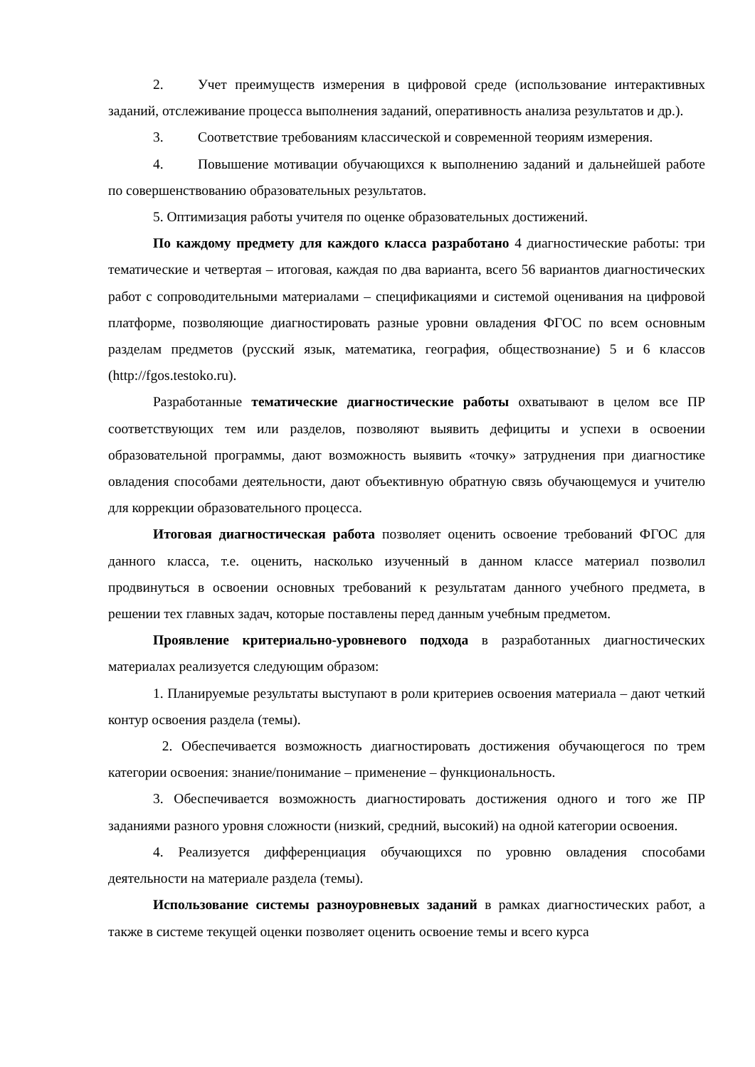2. Учет преимуществ измерения в цифровой среде (использование интерактивных заданий, отслеживание процесса выполнения заданий, оперативность анализа результатов и др.).
3. Соответствие требованиям классической и современной теориям измерения.
4. Повышение мотивации обучающихся к выполнению заданий и дальнейшей работе по совершенствованию образовательных результатов.
5. Оптимизация работы учителя по оценке образовательных достижений.
По каждому предмету для каждого класса разработано 4 диагностические работы: три тематические и четвертая – итоговая, каждая по два варианта, всего 56 вариантов диагностических работ с сопроводительными материалами – спецификациями и системой оценивания на цифровой платформе, позволяющие диагностировать разные уровни овладения ФГОС по всем основным разделам предметов (русский язык, математика, география, обществознание) 5 и 6 классов (http://fgos.testoko.ru).
Разработанные тематические диагностические работы охватывают в целом все ПР соответствующих тем или разделов, позволяют выявить дефициты и успехи в освоении образовательной программы, дают возможность выявить «точку» затруднения при диагностике овладения способами деятельности, дают объективную обратную связь обучающемуся и учителю для коррекции образовательного процесса.
Итоговая диагностическая работа позволяет оценить освоение требований ФГОС для данного класса, т.е. оценить, насколько изученный в данном классе материал позволил продвинуться в освоении основных требований к результатам данного учебного предмета, в решении тех главных задач, которые поставлены перед данным учебным предметом.
Проявление критериально-уровневого подхода в разработанных диагностических материалах реализуется следующим образом:
1. Планируемые результаты выступают в роли критериев освоения материала – дают четкий контур освоения раздела (темы).
2. Обеспечивается возможность диагностировать достижения обучающегося по трем категории освоения: знание/понимание – применение – функциональность.
3. Обеспечивается возможность диагностировать достижения одного и того же ПР заданиями разного уровня сложности (низкий, средний, высокий) на одной категории освоения.
4. Реализуется дифференциация обучающихся по уровню овладения способами деятельности на материале раздела (темы).
Использование системы разноуровневых заданий в рамках диагностических работ, а также в системе текущей оценки позволяет оценить освоение темы и всего курса